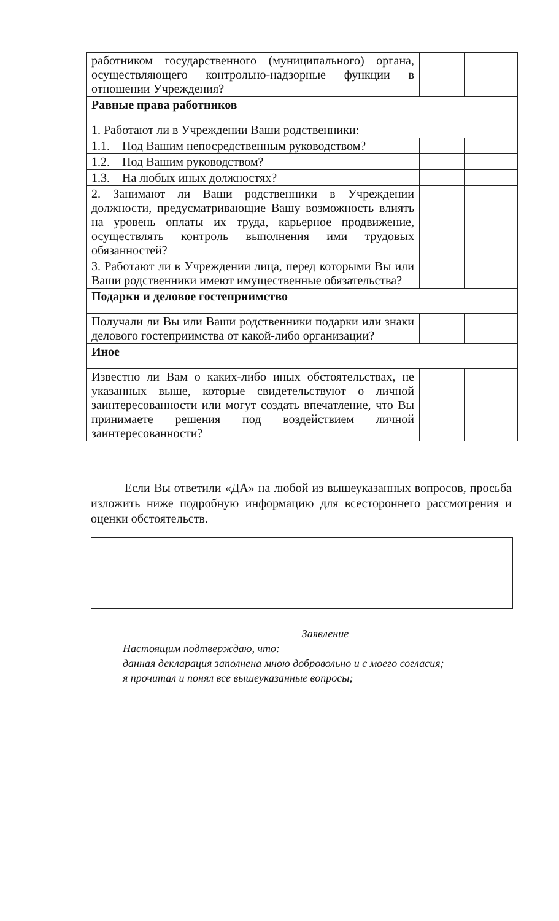| работником государственного (муниципального) органа, осуществляющего контрольно-надзорные функции в отношении Учреждения? | | |
| Равные права работников | | |
| 1. Работают ли в Учреждении Ваши родственники: | | |
| 1.1. Под Вашим непосредственным руководством? | | |
| 1.2. Под Вашим руководством? | | |
| 1.3. На любых иных должностях? | | |
| 2. Занимают ли Ваши родственники в Учреждении должности, предусматривающие Вашу возможность влиять на уровень оплаты их труда, карьерное продвижение, осуществлять контроль выполнения ими трудовых обязанностей? | | |
| 3. Работают ли в Учреждении лица, перед которыми Вы или Ваши родственники имеют имущественные обязательства? | | |
| Подарки и деловое гостеприимство | | |
| Получали ли Вы или Ваши родственники подарки или знаки делового гостеприимства от какой-либо организации? | | |
| Иное | | |
| Известно ли Вам о каких-либо иных обстоятельствах, не указанных выше, которые свидетельствуют о личной заинтересованности или могут создать впечатление, что Вы принимаете решения под воздействием личной заинтересованности? | | |
Если Вы ответили «ДА» на любой из вышеуказанных вопросов, просьба изложить ниже подробную информацию для всестороннего рассмотрения и оценки обстоятельств.
Заявление
Настоящим подтверждаю, что:
данная декларация заполнена мною добровольно и с моего согласия;
я прочитал и понял все вышеуказанные вопросы;